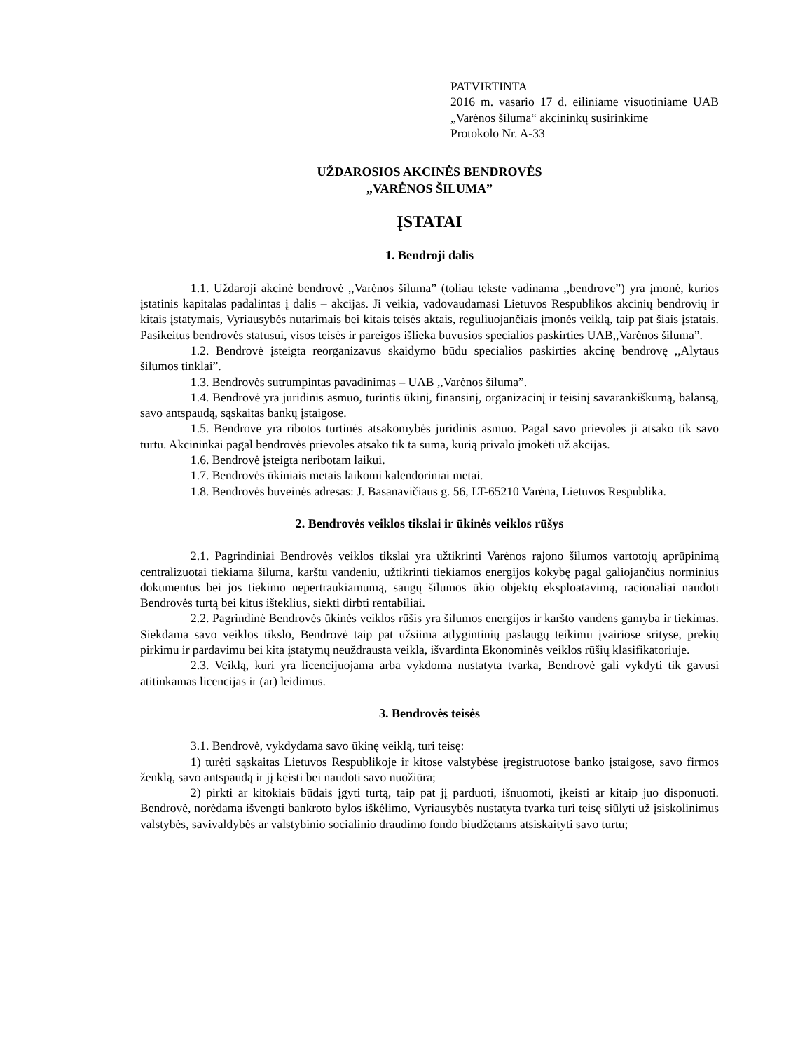PATVIRTINTA
2016 m. vasario 17 d. eiliniame visuotiniame UAB „Varėnos šiluma“ akcininkų susirinkime
Protokolo Nr. A-33
UŽDAROSIOS AKCINĖS BENDROVĖS
„VARĖNOS ŠILUMA”
ĮSTATAI
1. Bendroji dalis
1.1. Uždaroji akcinė bendrovė ,,Varėnos šiluma” (toliau tekste vadinama ,,bendrove”) yra įmonė, kurios įstatinis kapitalas padalintas į dalis – akcijas. Ji veikia, vadovaudamasi Lietuvos Respublikos akcinių bendrovių ir kitais įstatymais, Vyriausybės nutarimais bei kitais teisės aktais, reguliuojančiais įmonės veiklą, taip pat šiais įstatais. Pasikeitus bendrovės statusui, visos teisės ir pareigos išlieka buvusios specialios paskirties UAB,,Varėnos šiluma”.
1.2. Bendrovė įsteigta reorganizavus skaidymo būdu specialios paskirties akcinę bendrovę ,,Alytaus šilumos tinklai”.
1.3. Bendrovės sutrumpintas pavadinimas – UAB ,,Varėnos šiluma”.
1.4. Bendrovė yra juridinis asmuo, turintis ūkinį, finansinį, organizacinį ir teisinį savarankiškumą, balansą, savo antspaudą, sąskaitas bankų įstaigose.
1.5. Bendrovė yra ribotos turtinės atsakomybės juridinis asmuo. Pagal savo prievoles ji atsako tik savo turtu. Akcininkai pagal bendrovės prievoles atsako tik ta suma, kurią privalo įmokėti už akcijas.
1.6. Bendrovė įsteigta neribotam laikui.
1.7. Bendrovės ūkiniais metais laikomi kalendoriniai metai.
1.8. Bendrovės buveinės adresas: J. Basanavičiaus g. 56, LT-65210 Varėna, Lietuvos Respublika.
2. Bendrovės veiklos tikslai ir ūkinės veiklos rūšys
2.1. Pagrindiniai Bendrovės veiklos tikslai yra užtikrinti Varėnos rajono šilumos vartotojų aprūpinimą centralizuotai tiekiama šiluma, karštu vandeniu, užtikrinti tiekiamos energijos kokybę pagal galiojančius norminius dokumentus bei jos tiekimo nepertraukiamumą, saugų šilumos ūkio objektų eksploatavimą, racionaliai naudoti Bendrovės turtą bei kitus išteklius, siekti dirbti rentabiliai.
2.2. Pagrindinė Bendrovės ūkinės veiklos rūšis yra šilumos energijos ir karšto vandens gamyba ir tiekimas. Siekdama savo veiklos tikslo, Bendrovė taip pat užsiima atlygintinių paslaugų teikimu įvairiose srityse, prekių pirkimu ir pardavimu bei kita įstatymų neuždrausta veikla, išvardinta Ekonominės veiklos rūšių klasifikatoriuje.
2.3. Veiklą, kuri yra licencijuojama arba vykdoma nustatyta tvarka, Bendrovė gali vykdyti tik gavusi atitinkamas licencijas ir (ar) leidimus.
3. Bendrovės teisės
3.1. Bendrovė, vykdydama savo ūkinę veiklą, turi teisę:
1) turėti sąskaitas Lietuvos Respublikoje ir kitose valstybėse įregistruotose banko įstaigose, savo firmos ženklą, savo antspaudą ir jį keisti bei naudoti savo nuožiūra;
2) pirkti ar kitokiais būdais įgyti turtą, taip pat jį parduoti, išnuomoti, įkeisti ar kitaip juo disponuoti. Bendrovė, norėdama išvengti bankroto bylos iškėlimo, Vyriausybės nustatyta tvarka turi teisę siūlyti už įsiskolinimus valstybės, savivaldybės ar valstybinio socialinio draudimo fondo biudžetams atsiskaityti savo turtu;